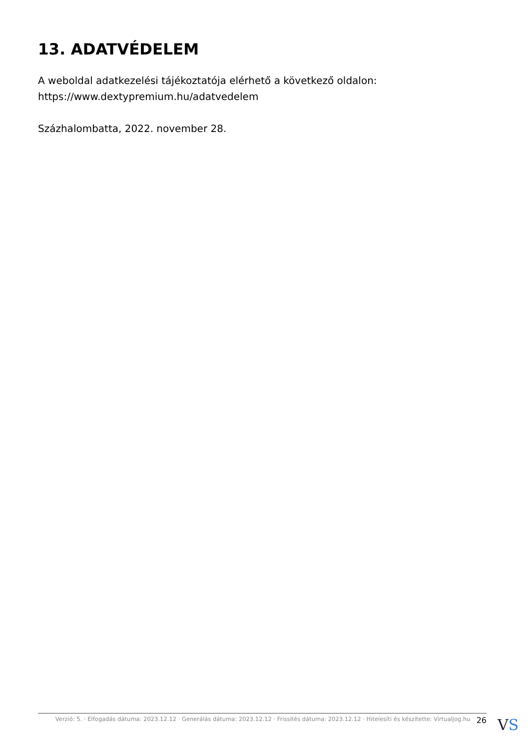13. ADATVÉDELEM
A weboldal adatkezelési tájékoztatója elérhető a következő oldalon: https://www.dextypremium.hu/adatvedelem
Százhalombatta, 2022. november 28.
Verzió: 5. · Elfogadás dátuma: 2023.12.12 · Generálás dátuma: 2023.12.12 · Frissítés dátuma: 2023.12.12 · Hitelesíti és készítette: Virtualjog.hu 26
VS